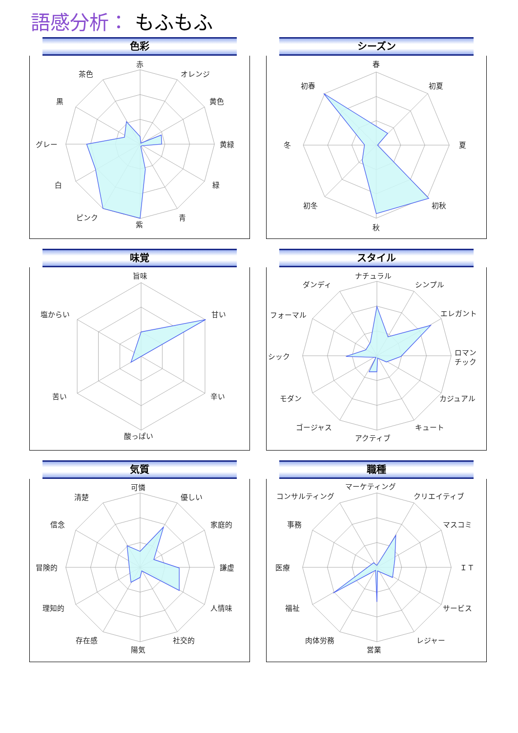語感分析： もふもふ
色彩
赤
オレンジ
黄色
黄緑
緑
青
紫
ピンク
白
グレー
黒
茶色
シーズン
春
初夏
夏
初秋
秋
初冬
冬
初春
味覚
旨味
甘い
辛い
酸っぱい
苦い
塩からい
スタイル
ナチュラル
シンプル
エレガント
ロマン
チック
カジュアル
キュート
アクティブ
ゴージャス
モダン
シック
フォーマル
ダンディ
気質
可憐
優しい
家庭的
謙虚
人情味
社交的
陽気
存在感
理知的
冒険的
信念
清楚
職種
マーケティング
クリエイティブ
マスコミ
ＩＴ
サービス
レジャー
営業
肉体労務
福祉
医療
事務
コンサルティング